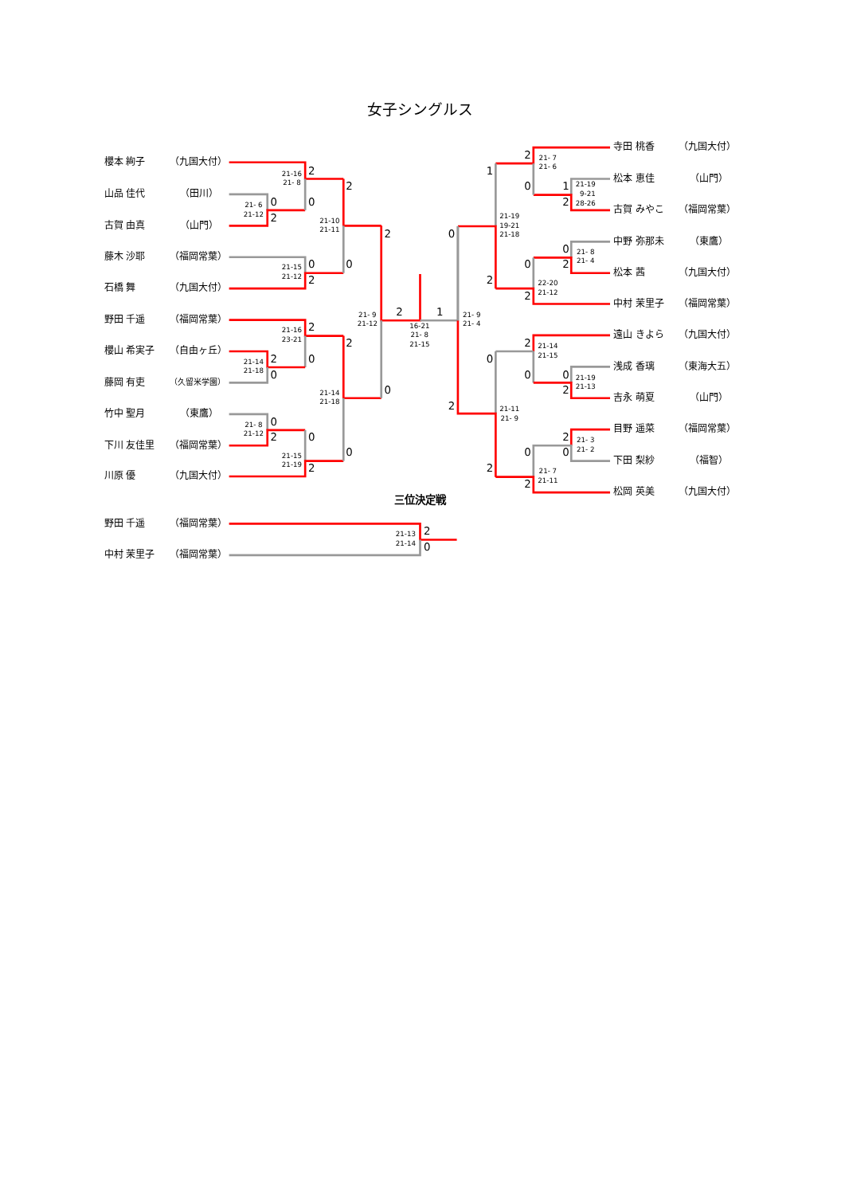女子シングルス
櫻本 絢子
（九国大付）
山品 佳代
（田川）
古賀 由真
（山門）
藤木 沙耶
（福岡常葉）
石橋 舞
（九国大付）
野田 千遥
（福岡常葉）
櫻山 希実子
（自由ヶ丘）
藤岡 有吏
（久留米学園）
竹中 聖月
（東鷹）
下川 友佳里
（福岡常葉）
川原 優
（九国大付）
寺田 桃香
（九国大付）
松本 恵佳
（山門）
古賀 みやこ
（福岡常葉）
中野 弥那未
（東鷹）
松本 茜
（九国大付）
中村 茉里子
（福岡常葉）
遠山 きよら
（九国大付）
浅成 香璃
（東海大五）
吉永 萌夏
（山門）
目野 遥菜
（福岡常葉）
下田 梨紗
（福智）
松岡 英美
（九国大付）
0
2
21- 6
21-12
2
0
21-16
21- 8
0
2
21-15
21-12
2
0
21-10
21-11
2
0
21-16
23-21
2
0
21-14
21-18
0
2
21- 8
21-12
0
2
21-15
21-19
2
0
21-14
21-18
2
0
21- 9
21-12
2
1
16-21
21- 8
21-15
0
2
21- 9
21- 4
1
2
21-19
19-21
21-18
2
0
21- 7
21- 6
1
2
21-19
9-21
28-26
0
2
21- 8
21- 4
0
2
22-20
21-12
0
2
21-11
21- 9
2
0
21-14
21-15
0
2
21-19
21-13
2
0
21- 3
21- 2
0
2
21- 7
21-11
三位決定戦
野田 千遥
（福岡常葉）
中村 茉里子
（福岡常葉）
2
0
21-13
21-14